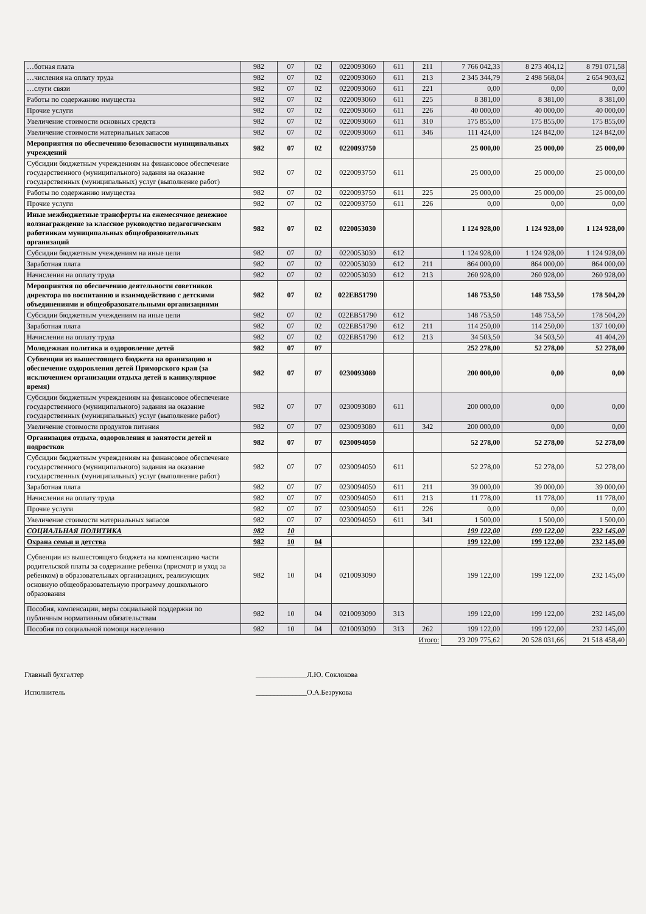| …ботная плата | 982 | 07 | 02 | 0220093060 | 611 | 211 | 7 766 042,33 | 8 273 404,12 | 8 791 071,58 |
| …числения на оплату труда | 982 | 07 | 02 | 0220093060 | 611 | 213 | 2 345 344,79 | 2 498 568,04 | 2 654 903,62 |
| …слуги связи | 982 | 07 | 02 | 0220093060 | 611 | 221 | 0,00 | 0,00 | 0,00 |
| Работы по содержанию имущества | 982 | 07 | 02 | 0220093060 | 611 | 225 | 8 381,00 | 8 381,00 | 8 381,00 |
| Прочие услуги | 982 | 07 | 02 | 0220093060 | 611 | 226 | 40 000,00 | 40 000,00 | 40 000,00 |
| Увеличение стоимости основных средств | 982 | 07 | 02 | 0220093060 | 611 | 310 | 175 855,00 | 175 855,00 | 175 855,00 |
| Увеличение стоимости материальных запасов | 982 | 07 | 02 | 0220093060 | 611 | 346 | 111 424,00 | 124 842,00 | 124 842,00 |
| Мероприятия по обеспечению безопасности муниципальных учреждений | 982 | 07 | 02 | 0220093750 | | | 25 000,00 | 25 000,00 | 25 000,00 |
| Субсидии бюджетным учреждениям на финансовое обеспечение государственного (муниципального) задания на оказание государственных (муниципальных) услуг (выполнение работ) | 982 | 07 | 02 | 0220093750 | 611 | | 25 000,00 | 25 000,00 | 25 000,00 |
| Работы по содержанию имущества | 982 | 07 | 02 | 0220093750 | 611 | 225 | 25 000,00 | 25 000,00 | 25 000,00 |
| Прочие услуги | 982 | 07 | 02 | 0220093750 | 611 | 226 | 0,00 | 0,00 | 0,00 |
| Иные межбюджетные трансферты на ежемесячное денежное волзнаграждение за классное руководство педагогическим работникам муниципальных общеобразовательных организаций | 982 | 07 | 02 | 0220053030 | | | 1 124 928,00 | 1 124 928,00 | 1 124 928,00 |
| Субсидии бюджетным учеждениям на иные цели | 982 | 07 | 02 | 0220053030 | 612 | | 1 124 928,00 | 1 124 928,00 | 1 124 928,00 |
| Заработная плата | 982 | 07 | 02 | 0220053030 | 612 | 211 | 864 000,00 | 864 000,00 | 864 000,00 |
| Начисления на оплату труда | 982 | 07 | 02 | 0220053030 | 612 | 213 | 260 928,00 | 260 928,00 | 260 928,00 |
| Мероприятия по обеспечению деятельности советников директора по воспитанию и взаимодействию с детскими объединениями и общеобразовательными организациями | 982 | 07 | 02 | 022EB51790 | | | 148 753,50 | 148 753,50 | 178 504,20 |
| Субсидии бюджетным учеждениям на иные цели | 982 | 07 | 02 | 022EB51790 | 612 | | 148 753,50 | 148 753,50 | 178 504,20 |
| Заработная плата | 982 | 07 | 02 | 022EB51790 | 612 | 211 | 114 250,00 | 114 250,00 | 137 100,00 |
| Начисления на оплату труда | 982 | 07 | 02 | 022EB51790 | 612 | 213 | 34 503,50 | 34 503,50 | 41 404,20 |
| Молодежная политика и оздоровление детей | 982 | 07 | 07 | | | | 252 278,00 | 52 278,00 | 52 278,00 |
| Субвенции из вышестоящего бюджета на оранизацию и обеспечение оздоровления детей Приморского края (за исключением организации отдыха детей в каникулярное время) | 982 | 07 | 07 | 0230093080 | | | 200 000,00 | 0,00 | 0,00 |
| Субсидии бюджетным учреждениям на финансовое обеспечение государственного (муниципального) задания на оказание государственных (муниципальных) услуг (выполнение работ) | 982 | 07 | 07 | 0230093080 | 611 | | 200 000,00 | 0,00 | 0,00 |
| Увеличение стоимости продуктов питания | 982 | 07 | 07 | 0230093080 | 611 | 342 | 200 000,00 | 0,00 | 0,00 |
| Организация отдыха, оздоровления и занятости детей и подростков | 982 | 07 | 07 | 0230094050 | | | 52 278,00 | 52 278,00 | 52 278,00 |
| Субсидии бюджетным учреждениям на финансовое обеспечение государственного (муниципального) задания на оказание государственных (муниципальных) услуг (выполнение работ) | 982 | 07 | 07 | 0230094050 | 611 | | 52 278,00 | 52 278,00 | 52 278,00 |
| Заработная плата | 982 | 07 | 07 | 0230094050 | 611 | 211 | 39 000,00 | 39 000,00 | 39 000,00 |
| Начисления на оплату труда | 982 | 07 | 07 | 0230094050 | 611 | 213 | 11 778,00 | 11 778,00 | 11 778,00 |
| Прочие услуги | 982 | 07 | 07 | 0230094050 | 611 | 226 | 0,00 | 0,00 | 0,00 |
| Увеличение стоимости материальных запасов | 982 | 07 | 07 | 0230094050 | 611 | 341 | 1 500,00 | 1 500,00 | 1 500,00 |
| СОЦИАЛЬНАЯ ПОЛИТИКА | 982 | 10 | | | | | 199 122,00 | 199 122,00 | 232 145,00 |
| Охрана семьи и детства | 982 | 10 | 04 | | | | 199 122,00 | 199 122,00 | 232 145,00 |
| Субвенции из вышестоящего бюджета на компенсацию части родительской платы за содержание ребенка (присмотр и уход за ребенком) в образовательных организациях, реализующих основную общеобразовательную программу дошкольного образования | 982 | 10 | 04 | 0210093090 | | | 199 122,00 | 199 122,00 | 232 145,00 |
| Пособия, компенсации, меры социальной поддержки по публичным нормативным обязательствам | 982 | 10 | 04 | 0210093090 | 313 | | 199 122,00 | 199 122,00 | 232 145,00 |
| Пособия по социальной помощи населению | 982 | 10 | 04 | 0210093090 | 313 | 262 | 199 122,00 | 199 122,00 | 232 145,00 |
| | | | | | | Итого: | 23 209 775,62 | 20 528 031,66 | 21 518 458,40 |
Главный бухгалтер ______________Л.Ю. Соклокова
Исполнитель ______________О.А.Безрукова